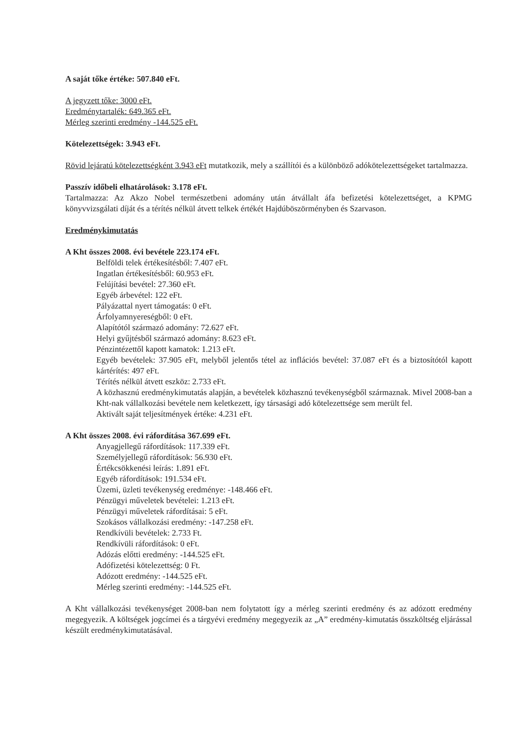A saját tőke értéke: 507.840 eFt.
A jegyzett tőke: 3000 eFt.
Eredménytartalék: 649.365 eFt.
Mérleg szerinti eredmény -144.525 eFt.
Kötelezettségek: 3.943 eFt.
Rövid lejáratú kötelezettségként 3.943 eFt mutatkozik, mely a szállítói és a különböző adókötelezettségeket tartalmazza.
Passzív időbeli elhatárolások: 3.178 eFt.
Tartalmazza: Az Akzo Nobel természetbeni adomány után átvállalt áfa befizetési kötelezettséget, a KPMG könyvvizsgálati díját és a térítés nélkül átvett telkek értékét Hajdúböszörményben és Szarvason.
Eredménykimutatás
A Kht összes 2008. évi bevétele 223.174 eFt.
Belföldi telek értékesítésből: 7.407 eFt.
Ingatlan értékesítésből: 60.953 eFt.
Felújítási bevétel: 27.360 eFt.
Egyéb árbevétel: 122 eFt.
Pályázattal nyert támogatás: 0 eFt.
Árfolyamnyereségből: 0 eFt.
Alapítótól származó adomány: 72.627 eFt.
Helyi gyűjtésből származó adomány: 8.623 eFt.
Pénzintézettől kapott kamatok: 1.213 eFt.
Egyéb bevételek: 37.905 eFt, melyből jelentős tétel az inflációs bevétel: 37.087 eFt és a biztosítótól kapott kártérítés: 497 eFt.
Térítés nélkül átvett eszköz: 2.733 eFt.
A közhasznú eredménykimutatás alapján, a bevételek közhasznú tevékenységből származnak. Mivel 2008-ban a Kht-nak vállalkozási bevétele nem keletkezett, így társasági adó kötelezettsége sem merült fel.
Aktivált saját teljesítmények értéke: 4.231 eFt.
A Kht összes 2008. évi ráfordítása 367.699 eFt.
Anyagjellegű ráfordítások: 117.339 eFt.
Személyjellegű ráfordítások: 56.930 eFt.
Értékcsökkenési leírás: 1.891 eFt.
Egyéb ráfordítások: 191.534 eFt.
Üzemi, üzleti tevékenység eredménye: -148.466 eFt.
Pénzügyi műveletek bevételei: 1.213 eFt.
Pénzügyi műveletek ráfordításai: 5 eFt.
Szokásos vállalkozási eredmény: -147.258 eFt.
Rendkívüli bevételek: 2.733 Ft.
Rendkívüli ráfordítások: 0 eFt.
Adózás előtti eredmény: -144.525 eFt.
Adófizetési kötelezettség: 0 Ft.
Adózott eredmény: -144.525 eFt.
Mérleg szerinti eredmény: -144.525 eFt.
A Kht vállalkozási tevékenységet 2008-ban nem folytatott így a mérleg szerinti eredmény és az adózott eredmény megegyezik. A költségek jogcímei és a tárgyévi eredmény megegyezik az „A” eredmény-kimutatás összköltség eljárással készült eredménykimutatásával.